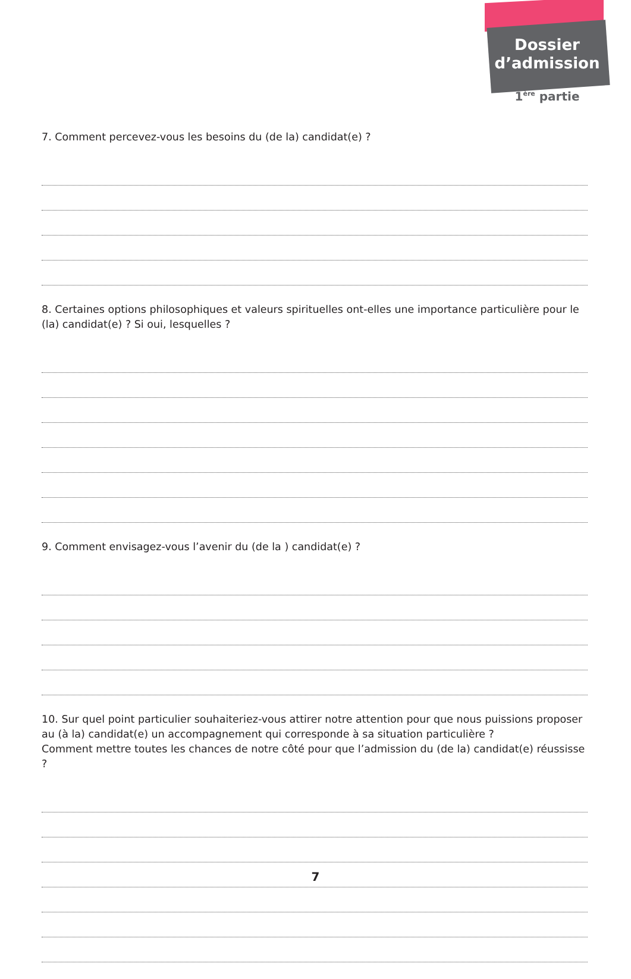Dossier
d’admission
1<sup>ère</sup> partie
7. Comment percevez-vous les besoins du (de la) candidat(e) ?
8. Certaines options philosophiques et valeurs spirituelles ont-elles une importance particulière pour le (la) candidat(e) ? Si oui, lesquelles ?
9. Comment envisagez-vous l’avenir du (de la ) candidat(e) ?
10. Sur quel point particulier souhaiteriez-vous attirer notre attention pour que nous puissions proposer au (à la) candidat(e) un accompagnement qui corresponde à sa situation particulière ?
Comment mettre toutes les chances de notre côté pour que l’admission du (de la) candidat(e) réussisse ?
7